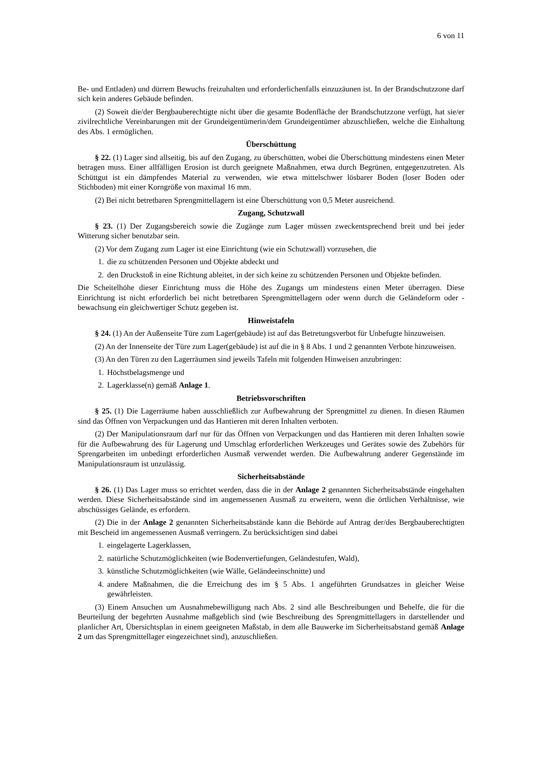6 von 11
Be- und Entladen) und dürrem Bewuchs freizuhalten und erforderlichenfalls einzuzäunen ist. In der Brandschutzzone darf sich kein anderes Gebäude befinden.
(2) Soweit die/der Bergbauberechtigte nicht über die gesamte Bodenfläche der Brandschutzzone verfügt, hat sie/er zivilrechtliche Vereinbarungen mit der Grundeigentümerin/dem Grundeigentümer abzuschließen, welche die Einhaltung des Abs. 1 ermöglichen.
Überschüttung
§ 22. (1) Lager sind allseitig, bis auf den Zugang, zu überschütten, wobei die Überschüttung mindestens einen Meter betragen muss. Einer allfälligen Erosion ist durch geeignete Maßnahmen, etwa durch Begrünen, entgegenzutreten. Als Schüttgut ist ein dämpfendes Material zu verwenden, wie etwa mittelschwer lösbarer Boden (loser Boden oder Stichboden) mit einer Korngröße von maximal 16 mm.
(2) Bei nicht betretbaren Sprengmittellagern ist eine Überschüttung von 0,5 Meter ausreichend.
Zugang, Schutzwall
§ 23. (1) Der Zugangsbereich sowie die Zugänge zum Lager müssen zweckentsprechend breit und bei jeder Witterung sicher benutzbar sein.
(2) Vor dem Zugang zum Lager ist eine Einrichtung (wie ein Schutzwall) vorzusehen, die
1. die zu schützenden Personen und Objekte abdeckt und
2. den Druckstoß in eine Richtung ableitet, in der sich keine zu schützenden Personen und Objekte befinden.
Die Scheitelhöhe dieser Einrichtung muss die Höhe des Zugangs um mindestens einen Meter überragen. Diese Einrichtung ist nicht erforderlich bei nicht betretbaren Sprengmittellagern oder wenn durch die Geländeform oder -bewachsung ein gleichwertiger Schutz gegeben ist.
Hinweistafeln
§ 24. (1) An der Außenseite Türe zum Lager(gebäude) ist auf das Betretungsverbot für Unbefugte hinzuweisen.
(2) An der Innenseite der Türe zum Lager(gebäude) ist auf die in § 8 Abs. 1 und 2 genannten Verbote hinzuweisen.
(3) An den Türen zu den Lagerräumen sind jeweils Tafeln mit folgenden Hinweisen anzubringen:
1. Höchstbelagsmenge und
2. Lagerklasse(n) gemäß Anlage 1.
Betriebsvorschriften
§ 25. (1) Die Lagerräume haben ausschließlich zur Aufbewahrung der Sprengmittel zu dienen. In diesen Räumen sind das Öffnen von Verpackungen und das Hantieren mit deren Inhalten verboten.
(2) Der Manipulationsraum darf nur für das Öffnen von Verpackungen und das Hantieren mit deren Inhalten sowie für die Aufbewahrung des für Lagerung und Umschlag erforderlichen Werkzeuges und Gerätes sowie des Zubehörs für Sprengarbeiten im unbedingt erforderlichen Ausmaß verwendet werden. Die Aufbewahrung anderer Gegenstände im Manipulationsraum ist unzulässig.
Sicherheitsabstände
§ 26. (1) Das Lager muss so errichtet werden, dass die in der Anlage 2 genannten Sicherheitsabstände eingehalten werden. Diese Sicherheitsabstände sind im angemessenen Ausmaß zu erweitern, wenn die örtlichen Verhältnisse, wie abschüssiges Gelände, es erfordern.
(2) Die in der Anlage 2 genannten Sicherheitsabstände kann die Behörde auf Antrag der/des Bergbauberechtigten mit Bescheid im angemessenen Ausmaß verringern. Zu berücksichtigen sind dabei
1. eingelagerte Lagerklassen,
2. natürliche Schutzmöglichkeiten (wie Bodenvertiefungen, Geländestufen, Wald),
3. künstliche Schutzmöglichkeiten (wie Wälle, Geländeeinschnitte) und
4. andere Maßnahmen, die die Erreichung des im § 5 Abs. 1 angeführten Grundsatzes in gleicher Weise gewährleisten.
(3) Einem Ansuchen um Ausnahmebewilligung nach Abs. 2 sind alle Beschreibungen und Behelfe, die für die Beurteilung der begehrten Ausnahme maßgeblich sind (wie Beschreibung des Sprengmittellagers in darstellender und planlicher Art, Übersichtsplan in einem geeigneten Maßstab, in dem alle Bauwerke im Sicherheitsabstand gemäß Anlage 2 um das Sprengmittellager eingezeichnet sind), anzuschließen.